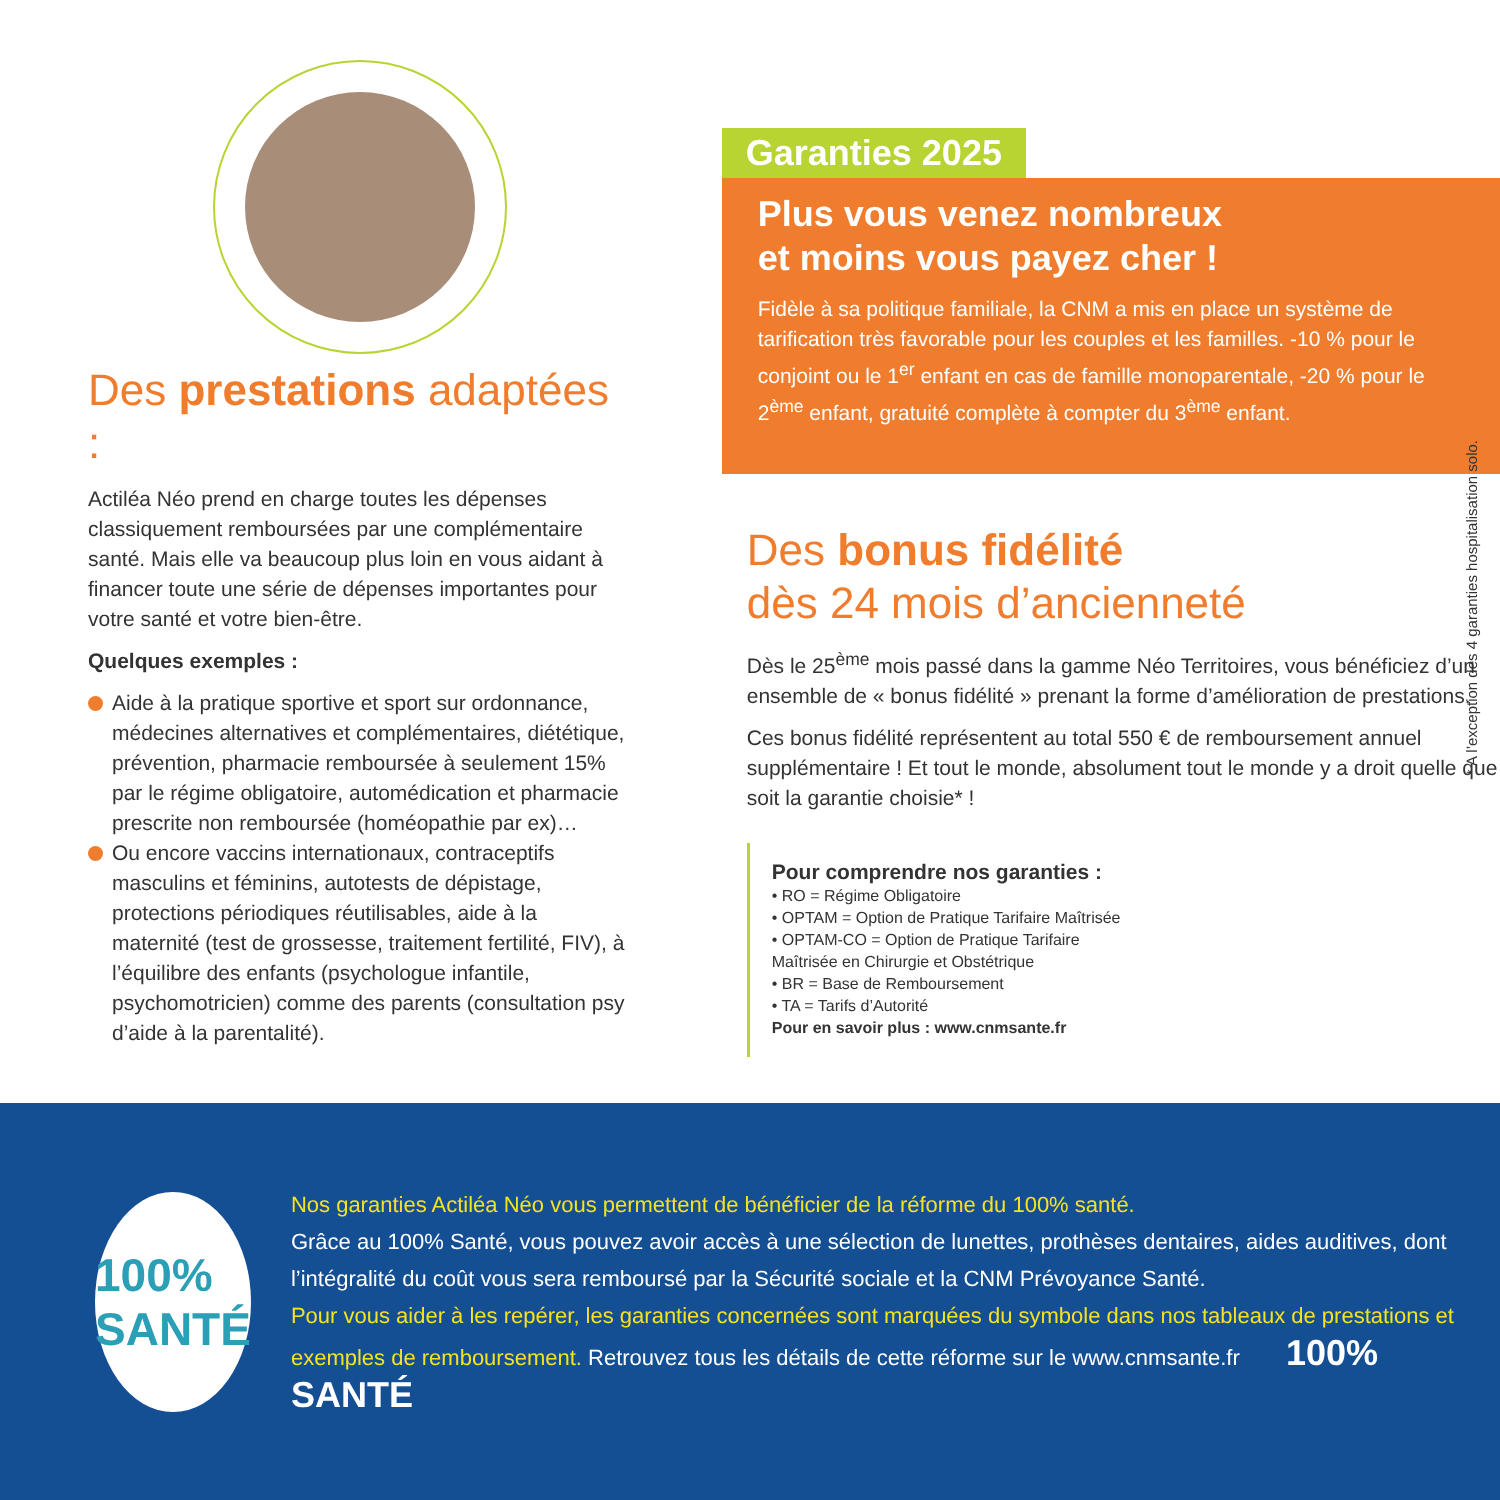Des prestations adaptées :
Actiléa Néo prend en charge toutes les dépenses classiquement remboursées par une complémentaire santé. Mais elle va beaucoup plus loin en vous aidant à financer toute une série de dépenses importantes pour votre santé et votre bien-être.
Quelques exemples :
Aide à la pratique sportive et sport sur ordonnance, médecines alternatives et complémentaires, diététique, prévention, pharmacie remboursée à seulement 15% par le régime obligatoire, automédication et pharmacie prescrite non remboursée (homéopathie par ex)…
Ou encore vaccins internationaux, contraceptifs masculins et féminins, autotests de dépistage, protections périodiques réutilisables, aide à la maternité (test de grossesse, traitement fertilité, FIV), à l’équilibre des enfants (psychologue infantile, psychomotricien) comme des parents (consultation psy d’aide à la parentalité).
Garanties 2025
Plus vous venez nombreux
et moins vous payez cher !
Fidèle à sa politique familiale, la CNM a mis en place un système de tarification très favorable pour les couples et les familles. -10 % pour le conjoint ou le 1<sup>er</sup> enfant en cas de famille monoparentale, -20 % pour le 2<sup>ème</sup> enfant, gratuité complète à compter du 3<sup>ème</sup> enfant.
Des bonus fidélité
dès 24 mois d’ancienneté
Dès le 25<sup>ème</sup> mois passé dans la gamme Néo Territoires, vous bénéficiez d’un ensemble de « bonus fidélité » prenant la forme d’amélioration de prestations.
Ces bonus fidélité représentent au total 550 € de remboursement annuel supplémentaire ! Et tout le monde, absolument tout le monde y a droit quelle que soit la garantie choisie* !
Pour comprendre nos garanties :
• RO = Régime Obligatoire
• OPTAM = Option de Pratique Tarifaire Maîtrisée
• OPTAM-CO = Option de Pratique Tarifaire Maîtrisée en Chirurgie et Obstétrique
• BR = Base de Remboursement
• TA = Tarifs d’Autorité
Pour en savoir plus : www.cnmsante.fr
* A l’exception des 4 garanties hospitalisation solo.
100% SANTÉ
Nos garanties Actiléa Néo vous permettent de bénéficier de la réforme du 100% santé.
Grâce au 100% Santé, vous pouvez avoir accès à une sélection de lunettes, prothèses dentaires, aides auditives, dont l’intégralité du coût vous sera remboursé par la Sécurité sociale et la CNM Prévoyance Santé.
Pour vous aider à les repérer, les garanties concernées sont marquées du symbole dans nos tableaux de prestations et exemples de remboursement. Retrouvez tous les détails de cette réforme sur le www.cnmsante.fr 100% SANTÉ